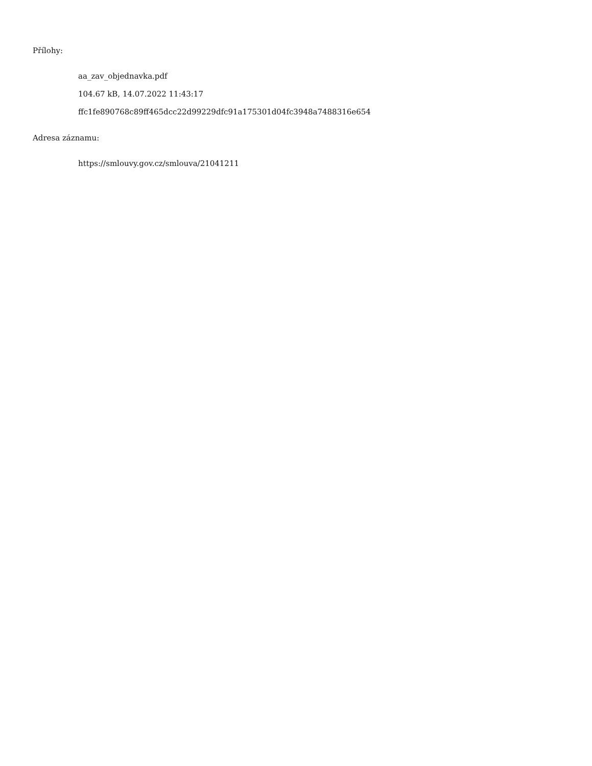Přílohy:
aa_zav_objednavka.pdf
104.67 kB, 14.07.2022 11:43:17
ffc1fe890768c89ff465dcc22d99229dfc91a175301d04fc3948a7488316e654
Adresa záznamu:
https://smlouvy.gov.cz/smlouva/21041211